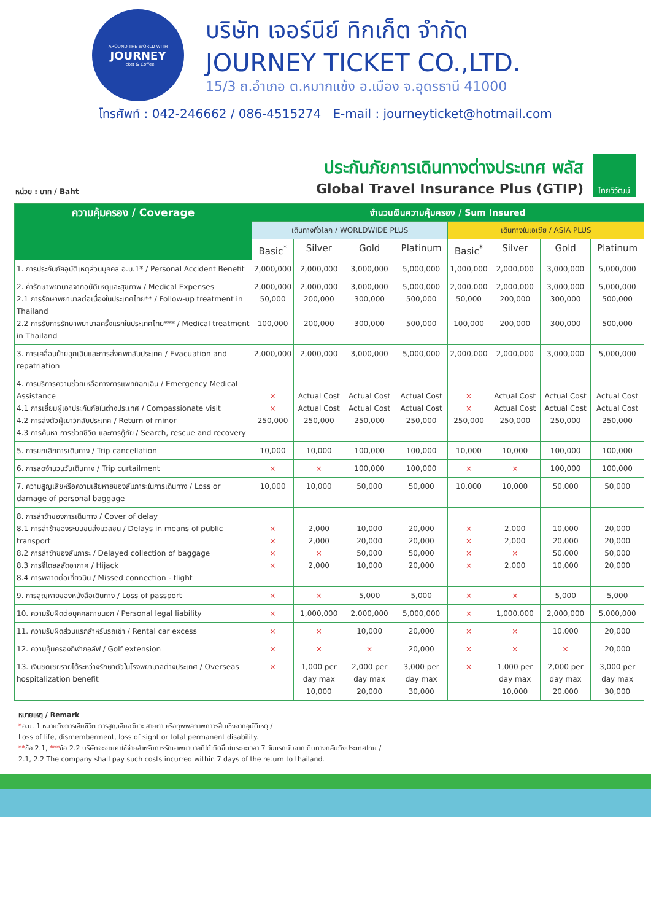AROUND THE WORLD WITH
JOURNEY
Ticket & Coffee
บริษัท เจอร์นีย์ ทิกเก็ต จำกัด
JOURNEY TICKET CO.,LTD.
15/3 ถ.อำเภอ ต.หมากแข้ง อ.เมือง จ.อุดรธานี 41000
โทรศัพท์ : 042-246662 / 086-4515274 E-mail : journeyticket@hotmail.com
หน่วย : บาท / Baht
ประกันภัยการเดินทางต่างประเทศ พลัส
Global Travel Insurance Plus (GTIP)
ไทยวิวัฒน์
| ความคุ้มครอง / Coverage | จำนวนเงินความคุ้มครอง / Sum Insured | | | | | | | |
| --- | --- | --- | --- | --- | --- | --- | --- | --- |
| | เดินทางทั่วโลก / WORLDWIDE PLUS | | | | เดินทางในเอเชีย / ASIA PLUS | | | |
| | Basic<sup>*</sup> | Silver | Gold | Platinum | Basic<sup>*</sup> | Silver | Gold | Platinum |
| 1. การประกันภัยอุบัติเหตุส่วนบุคคล อ.บ.1* / Personal Accident Benefit | 2,000,000 | 2,000,000 | 3,000,000 | 5,000,000 | 1,000,000 | 2,000,000 | 3,000,000 | 5,000,000 |
| 2. ค่ารักษาพยาบาลจากอุบัติเหตุและสุขภาพ / Medical Expenses 2.1 การรักษาพยาบาลต่อเนื่องในประเทศไทย** / Follow-up treatment in Thailand 2.2 การรับการรักษาพยาบาลครั้งแรกในประเทศไทย*** / Medical treatment in Thailand | 2,000,000 50,000 100,000 | 2,000,000 200,000 200,000 | 3,000,000 300,000 300,000 | 5,000,000 500,000 500,000 | 2,000,000 50,000 100,000 | 2,000,000 200,000 200,000 | 3,000,000 300,000 300,000 | 5,000,000 500,000 500,000 |
| 3. การเคลื่อนย้ายฉุกเฉินและการส่งศพกลับประเทศ / Evacuation and repatriation | 2,000,000 | 2,000,000 | 3,000,000 | 5,000,000 | 2,000,000 | 2,000,000 | 3,000,000 | 5,000,000 |
| 4. การบริการความช่วยเหลือทางการแพทย์ฉุกเฉิน / Emergency Medical Assistance 4.1 การเยี่ยมผู้เอาประกันภัยในต่างประเทศ / Compassionate visit 4.2 การส่งตัวผู้เยาว์กลับประเทศ / Return of minor 4.3 การค้นหา การช่วยชีวิต และการกู้ภัย / Search, rescue and recovery | × × 250,000 | Actual Cost Actual Cost 250,000 | Actual Cost Actual Cost 250,000 | Actual Cost Actual Cost 250,000 | × × 250,000 | Actual Cost Actual Cost 250,000 | Actual Cost Actual Cost 250,000 | Actual Cost Actual Cost 250,000 |
| 5. การยกเลิกการเดินทาง / Trip cancellation | 10,000 | 10,000 | 100,000 | 100,000 | 10,000 | 10,000 | 100,000 | 100,000 |
| 6. การลดจำนวนวันเดินทาง / Trip curtailment | × | × | 100,000 | 100,000 | × | × | 100,000 | 100,000 |
| 7. ความสูญเสียหรือความเสียหายของสัมภาระในการเดินทาง / Loss or damage of personal baggage | 10,000 | 10,000 | 50,000 | 50,000 | 10,000 | 10,000 | 50,000 | 50,000 |
| 8. การล่าช้าของการเดินทาง / Cover of delay 8.1 การล่าช้าของระบบขนส่งมวลชน / Delays in means of public transport 8.2 การล่าช้าของสัมภาระ / Delayed collection of baggage 8.3 การจี้โดยสลัดอากาศ / Hijack 8.4 การพลาดต่อเที่ยวบิน / Missed connection - flight | × × × × | 2,000 2,000 × 2,000 | 10,000 20,000 50,000 10,000 | 20,000 20,000 50,000 20,000 | × × × × | 2,000 2,000 × 2,000 | 10,000 20,000 50,000 10,000 | 20,000 20,000 50,000 20,000 |
| 9. การสูญหายของหนังสือเดินทาง / Loss of passport | × | × | 5,000 | 5,000 | × | × | 5,000 | 5,000 |
| 10. ความรับผิดต่อบุคคลภายนอก / Personal legal liability | × | 1,000,000 | 2,000,000 | 5,000,000 | × | 1,000,000 | 2,000,000 | 5,000,000 |
| 11. ความรับผิดส่วนแรกสำหรับรถเช่า / Rental car excess | × | × | 10,000 | 20,000 | × | × | 10,000 | 20,000 |
| 12. ความคุ้มครองกีฬากอล์ฟ / Golf extension | × | × | × | 20,000 | × | × | × | 20,000 |
| 13. เงินชดเชยรายได้ระหว่างรักษาตัวในโรงพยาบาลต่างประเทศ / Overseas hospitalization benefit | × | 1,000 per day max 10,000 | 2,000 per day max 20,000 | 3,000 per day max 30,000 | × | 1,000 per day max 10,000 | 2,000 per day max 20,000 | 3,000 per day max 30,000 |
หมายเหตุ / Remark
*อ.บ. 1 หมายถึงการเสียชีวิต การสูญเสียอวัยวะ สายตา หรือทุพพลภาพถาวรสิ้นเชิงจากอุบัติเหตุ /
Loss of life, dismemberment, loss of sight or total permanent disability.
**ข้อ 2.1, ***ข้อ 2.2 บริษัทจะจ่ายค่าใช้จ่ายสำหรับการรักษาพยาบาลที่ได้เกิดขึ้นในระยะเวลา 7 วันแรกนับจากเดินทางกลับถึงประเทศไทย /
2.1, 2.2 The company shall pay such costs incurred within 7 days of the return to thailand.